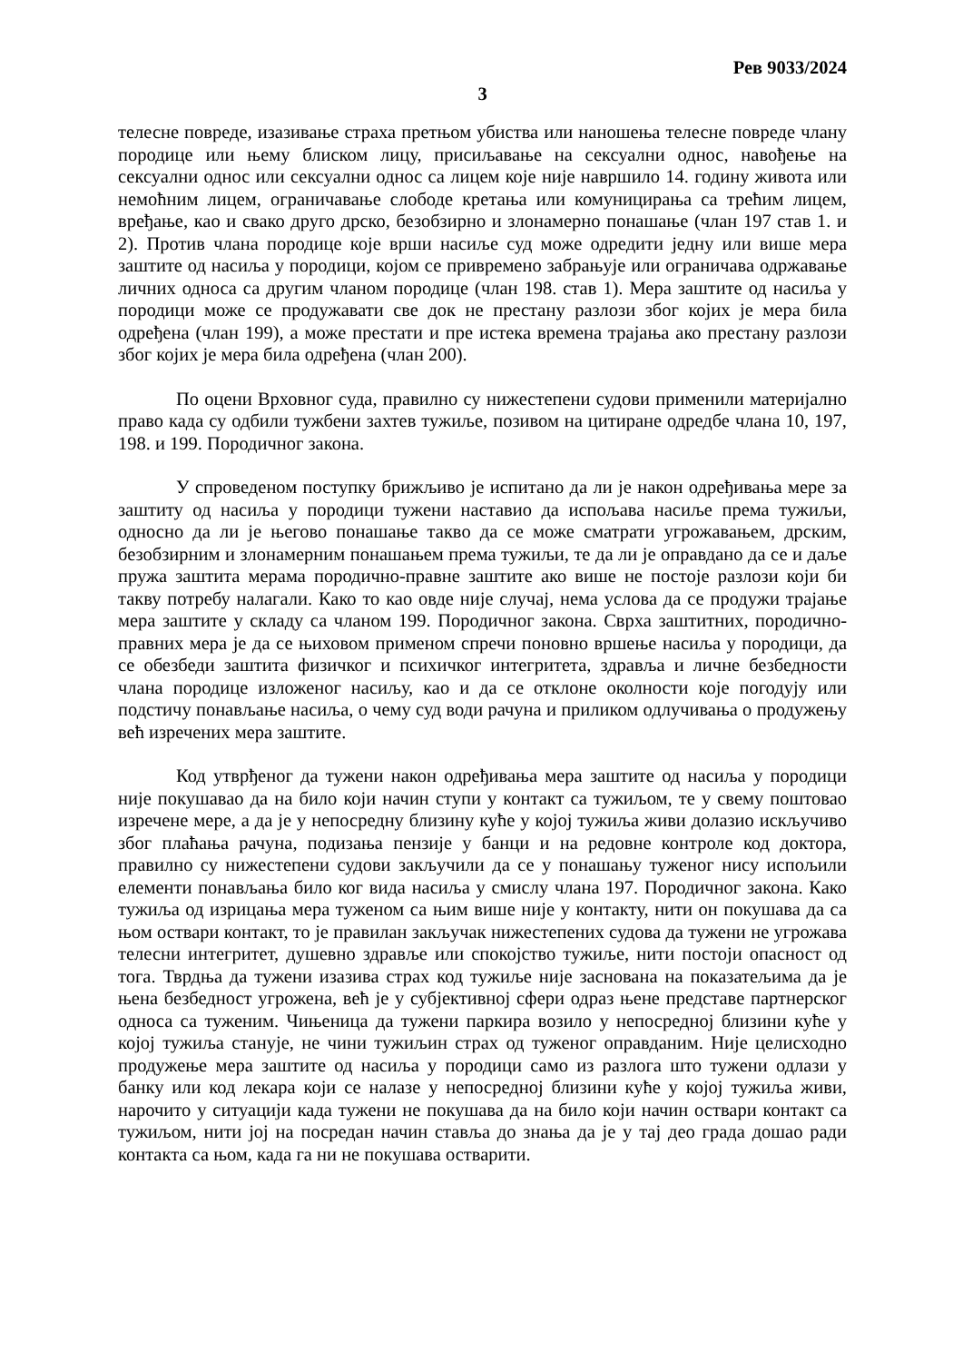Рев 9033/2024
3
телесне повреде, изазивање страха претњом убиства или наношења телесне повреде члану породице или њему блиском лицу, присиљавање на сексуални однос, навођење на сексуални однос или сексуални однос са лицем које није навршило 14. годину живота или немоћним лицем, ограничавање слободе кретања или комуницирања са трећим лицем, вређање, као и свако друго дрско, безобзирно и злонамерно понашање (члан 197 став 1. и 2). Против члана породице које врши насиље суд може одредити једну или више мера заштите од насиља у породици, којом се привремено забрањује или ограничава одржавање личних односа са другим чланом породице (члан 198. став 1). Мера заштите од насиља у породици може се продужавати све док не престану разлози због којих је мера била одређена (члан 199), а може престати и пре истека времена трајања ако престану разлози због којих је мера била одређена (члан 200).
По оцени Врховног суда, правилно су нижестепени судови применили материјално право када су одбили тужбени захтев тужиље, позивом на цитиране одредбе члана 10, 197, 198. и 199. Породичног закона.
У спроведеном поступку брижљиво је испитано да ли је након одређивања мере за заштиту од насиља у породици тужени наставио да испољава насиље према тужиљи, односно да ли је његово понашање такво да се може сматрати угрожавањем, дрским, безобзирним и злонамерним понашањем према тужиљи, те да ли је оправдано да се и даље пружа заштита мерама породично-правне заштите ако више не постоје разлози који би такву потребу налагали. Како то као овде није случај, нема услова да се продужи трајање мера заштите у складу са чланом 199. Породичног закона. Сврха заштитних, породично-правних мера је да се њиховом применом спречи поновно вршење насиља у породици, да се обезбеди заштита физичког и психичког интегритета, здравља и личне безбедности члана породице изложеног насиљу, као и да се отклоне околности које погодују или подстичу понављање насиља, о чему суд води рачуна и приликом одлучивања о продужењу већ изречених мера заштите.
Код утврђеног да тужени након одређивања мера заштите од насиља у породици није покушавао да на било који начин ступи у контакт са тужиљом, те у свему поштовао изречене мере, а да је у непосредну близину куће у којој тужиља живи долазио искључиво због плаћања рачуна, подизања пензије у банци и на редовне контроле код доктора, правилно су нижестепени судови закључили да се у понашању туженог нису испољили елементи понављања било ког вида насиља у смислу члана 197. Породичног закона. Како тужиља од изрицања мера туженом са њим више није у контакту, нити он покушава да са њом оствари контакт, то је правилан закључак нижестепених судова да тужени не угрожава телесни интегритет, душевно здравље или спокојство тужиље, нити постоји опасност од тога. Тврдња да тужени изазива страх код тужиље није заснована на показатељима да је њена безбедност угрожена, већ је у субјективној сфери одраз њене представе партнерског односа са туженим. Чињеница да тужени паркира возило у непосредној близини куће у којој тужиља станује, не чини тужиљин страх од туженог оправданим. Није целисходно продужење мера заштите од насиља у породици само из разлога што тужени одлази у банку или код лекара који се налазе у непосредној близини куће у којој тужиља живи, нарочито у ситуацији када тужени не покушава да на било који начин оствари контакт са тужиљом, нити јој на посредан начин ставља до знања да је у тај део града дошао ради контакта са њом, када га ни не покушава остварити.